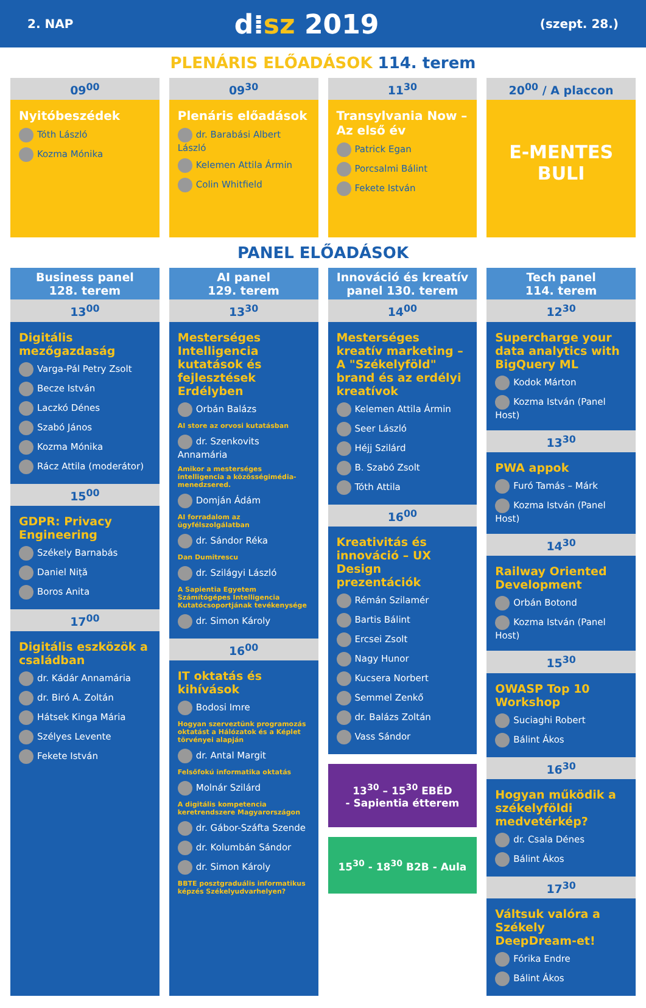2. NAP d⁞sz 2019 (szept. 28.)
PLENÁRIS ELŐADÁSOK 114. terem
09<sup>00</sup>
Nyitóbeszédek
Tóth László
Kozma Mónika
09<sup>30</sup>
Plenáris előadások
dr. Barabási Albert László
Kelemen Attila Ármin
Colin Whitfield
11<sup>30</sup>
Transylvania Now – Az első év
Patrick Egan
Porcsalmi Bálint
Fekete István
20<sup>00</sup> / A placcon
E-MENTES BULI
PANEL ELŐADÁSOK
Business panel
128. terem
13<sup>00</sup>
Digitális mezőgazdaság
Varga-Pál Petry Zsolt
Becze István
Laczkó Dénes
Szabó János
Kozma Mónika
Rácz Attila (moderátor)
15<sup>00</sup>
GDPR: Privacy Engineering
Székely Barnabás
Daniel Niță
Boros Anita
17<sup>00</sup>
Digitális eszközök a családban
dr. Kádár Annamária
dr. Biró A. Zoltán
Hátsek Kinga Mária
Szélyes Levente
Fekete István
AI panel
129. terem
13<sup>30</sup>
Mesterséges Intelligencia kutatások és fejlesztések Erdélyben
Orbán Balázs
AI store az orvosi kutatásban
dr. Szenkovits Annamária
Amikor a mesterséges intelligencia a közösségimédia-menedzsered.
Domján Ádám
AI forradalom az ügyfélszolgálatban
dr. Sándor Réka
Dan Dumitrescu
dr. Szilágyi László
A Sapientia Egyetem Számítógépes Intelligencia Kutatócsoportjának tevékenysége
dr. Simon Károly
16<sup>00</sup>
IT oktatás és kihívások
Bodosi Imre
Hogyan szerveztünk programozás oktatást a Hálózatok és a Képlet törvényei alapján
dr. Antal Margit
Felsőfokú informatika oktatás
Molnár Szilárd
A digitális kompetencia keretrendszere Magyarországon
dr. Gábor-Száfta Szende
dr. Kolumbán Sándor
dr. Simon Károly
BBTE posztgraduális informatikus képzés Székelyudvarhelyen?
Innováció és kreatív panel 130. terem
14<sup>00</sup>
Mesterséges kreatív marketing – A "Székelyföld" brand és az erdélyi kreatívok
Kelemen Attila Ármin
Seer László
Héjj Szilárd
B. Szabó Zsolt
Tóth Attila
16<sup>00</sup>
Kreativitás és innováció – UX Design prezentációk
Rémán Szilamér
Bartis Bálint
Ercsei Zsolt
Nagy Hunor
Kucsera Norbert
Semmel Zenkő
dr. Balázs Zoltán
Vass Sándor
13<sup>30</sup> – 15<sup>30</sup> EBÉD
- Sapientia étterem
15<sup>30</sup> - 18<sup>30</sup> B2B - Aula
Tech panel
114. terem
12<sup>30</sup>
Supercharge your data analytics with BigQuery ML
Kodok Márton
Kozma István (Panel Host)
13<sup>30</sup>
PWA appok
Furó Tamás – Márk
Kozma István (Panel Host)
14<sup>30</sup>
Railway Oriented Development
Orbán Botond
Kozma István (Panel Host)
15<sup>30</sup>
OWASP Top 10 Workshop
Suciaghi Robert
Bálint Ákos
16<sup>30</sup>
Hogyan működik a székelyföldi medvetérkép?
dr. Csala Dénes
Bálint Ákos
17<sup>30</sup>
Váltsuk valóra a Székely DeepDream-et!
Fórika Endre
Bálint Ákos